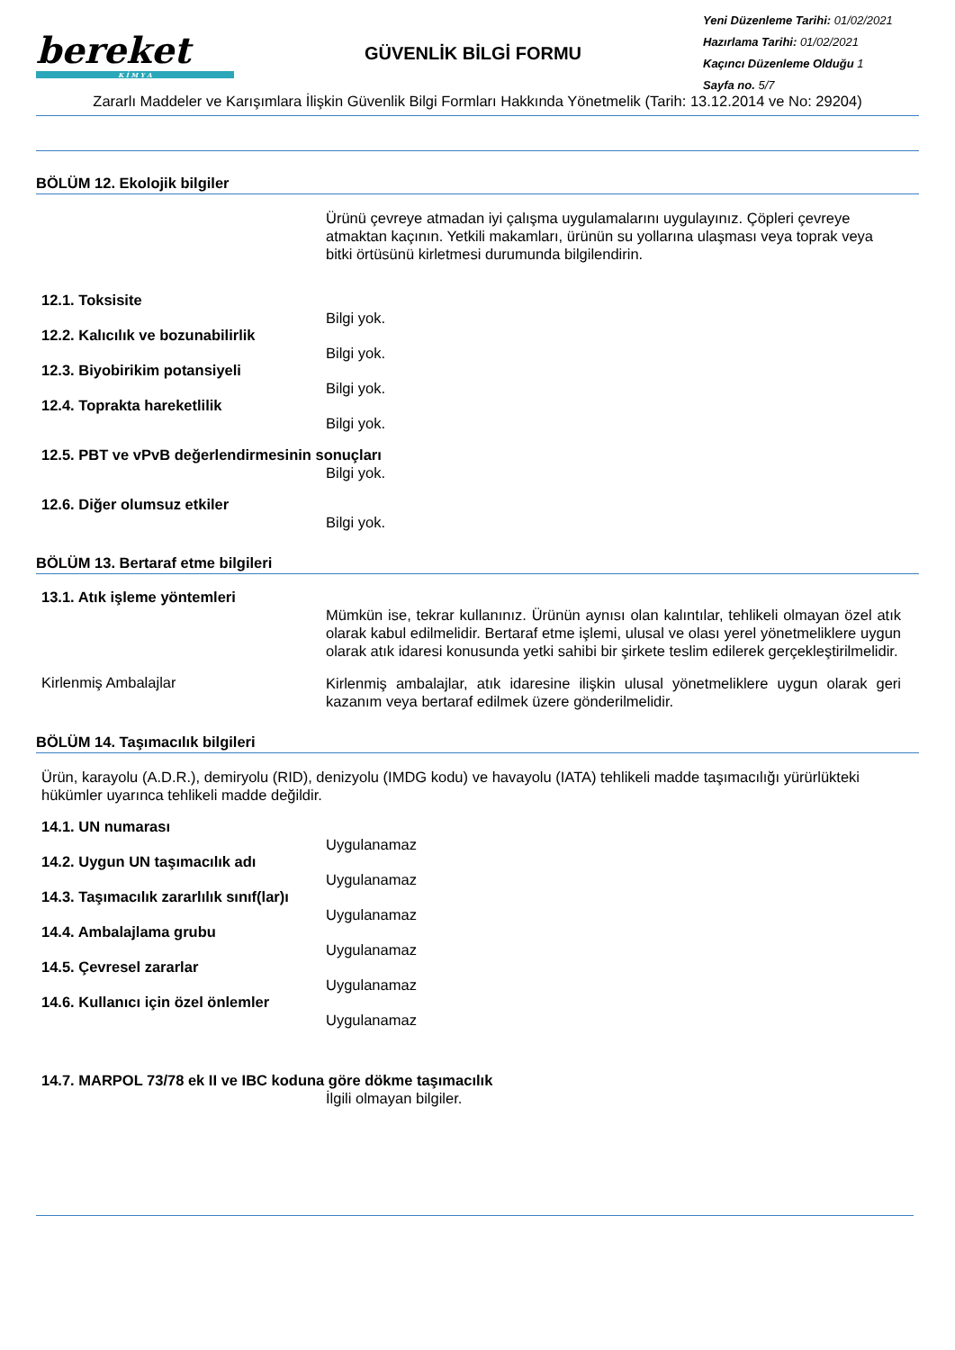bereket
K İ M Y A
GÜVENLİK BİLGİ FORMU
Yeni Düzenleme Tarihi: 01/02/2021
Hazırlama Tarihi: 01/02/2021
Kaçıncı Düzenleme Olduğu 1
Sayfa no. 5/7
Zararlı Maddeler ve Karışımlara İlişkin Güvenlik Bilgi Formları Hakkında Yönetmelik (Tarih: 13.12.2014 ve No: 29204)
BÖLÜM 12. Ekolojik bilgiler
Ürünü çevreye atmadan iyi çalışma uygulamalarını uygulayınız. Çöpleri çevreye atmaktan kaçının. Yetkili makamları, ürünün su yollarına ulaşması veya toprak veya bitki örtüsünü kirletmesi durumunda bilgilendirin.
12.1. Toksisite
Bilgi yok.
12.2. Kalıcılık ve bozunabilirlik
Bilgi yok.
12.3. Biyobirikim potansiyeli
Bilgi yok.
12.4. Toprakta hareketlilik
Bilgi yok.
12.5. PBT ve vPvB değerlendirmesinin sonuçları
Bilgi yok.
12.6. Diğer olumsuz etkiler
Bilgi yok.
BÖLÜM 13. Bertaraf etme bilgileri
13.1. Atık işleme yöntemleri
Mümkün ise, tekrar kullanınız. Ürünün aynısı olan kalıntılar, tehlikeli olmayan özel atık olarak kabul edilmelidir. Bertaraf etme işlemi, ulusal ve olası yerel yönetmeliklere uygun olarak atık idaresi konusunda yetki sahibi bir şirkete teslim edilerek gerçekleştirilmelidir.
Kirlenmiş Ambalajlar
Kirlenmiş ambalajlar, atık idaresine ilişkin ulusal yönetmeliklere uygun olarak geri kazanım veya bertaraf edilmek üzere gönderilmelidir.
BÖLÜM 14. Taşımacılık bilgileri
Ürün, karayolu (A.D.R.), demiryolu (RID), denizyolu (IMDG kodu) ve havayolu (IATA) tehlikeli madde taşımacılığı yürürlükteki hükümler uyarınca tehlikeli madde değildir.
14.1. UN numarası
Uygulanamaz
14.2. Uygun UN taşımacılık adı
Uygulanamaz
14.3. Taşımacılık zararlılık sınıf(lar)ı
Uygulanamaz
14.4. Ambalajlama grubu
Uygulanamaz
14.5. Çevresel zararlar
Uygulanamaz
14.6. Kullanıcı için özel önlemler
Uygulanamaz
14.7. MARPOL 73/78 ek II ve IBC koduna göre dökme taşımacılık
İlgili olmayan bilgiler.